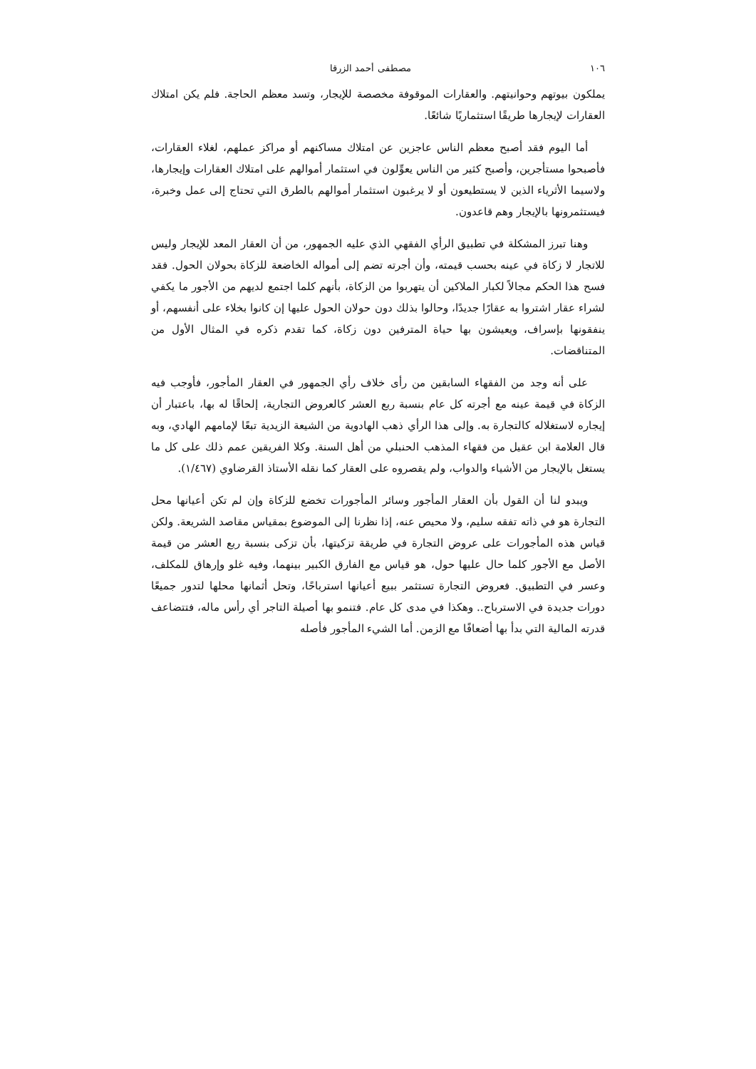١٠٦ مصطفى أحمد الزرقا
يملكون بيوتهم وحوانيتهم. والعقارات الموقوفة مخصصة للإيجار، وتسد معظم الحاجة. فلم يكن امتلاك العقارات لإيجارها طريقًا استثماريًا شائعًا.
أما اليوم فقد أصبح معظم الناس عاجزين عن امتلاك مساكنهم أو مراكز عملهم، لغلاء العقارات، فأصبحوا مستأجرين، وأصبح كثير من الناس يعوِّلون في استثمار أموالهم على امتلاك العقارات وإيجارها، ولاسيما الأثرياء الذين لا يستطيعون أو لا يرغبون استثمار أموالهم بالطرق التي تحتاج إلى عمل وخبرة، فيستثمرونها بالإيجار وهم قاعدون.
وهنا تبرز المشكلة في تطبيق الرأي الفقهي الذي عليه الجمهور، من أن العقار المعد للإيجار وليس للاتجار لا زكاة في عينه بحسب قيمته، وأن أجرته تضم إلى أمواله الخاضعة للزكاة بحولان الحول. فقد فسح هذا الحكم مجالاً لكبار الملاكين أن يتهربوا من الزكاة، بأنهم كلما اجتمع لديهم من الأجور ما يكفي لشراء عقار اشتروا به عقارًا جديدًا، وحالوا بذلك دون حولان الحول عليها إن كانوا بخلاء على أنفسهم، أو ينفقونها بإسراف، ويعيشون بها حياة المترفين دون زكاة، كما تقدم ذكره في المثال الأول من المتناقضات.
على أنه وجد من الفقهاء السابقين من رأى خلاف رأي الجمهور في العقار المأجور، فأوجب فيه الزكاة في قيمة عينه مع أجرته كل عام بنسبة ربع العشر كالعروض التجارية، إلحاقًا له بها، باعتبار أن إيجاره لاستغلاله كالتجارة به. وإلى هذا الرأي ذهب الهادوية من الشيعة الزيدية تبعًا لإمامهم الهادي، وبه قال العلامة ابن عقيل من فقهاء المذهب الحنبلي من أهل السنة. وكلا الفريقين عمم ذلك على كل ما يستغل بالإيجار من الأشياء والدواب، ولم يقصروه على العقار كما نقله الأستاذ القرضاوي (١/٤٦٧).
ويبدو لنا أن القول بأن العقار المأجور وسائر المأجورات تخضع للزكاة وإن لم تكن أعيانها محل التجارة هو في ذاته تفقه سليم، ولا محيص عنه، إذا نظرنا إلى الموضوع بمقياس مقاصد الشريعة. ولكن قياس هذه المأجورات على عروض التجارة في طريقة تزكيتها، بأن تزكى بنسبة ربع العشر من قيمة الأصل مع الأجور كلما حال عليها حول، هو قياس مع الفارق الكبير بينهما، وفيه غلو وإرهاق للمكلف، وعسر في التطبيق. فعروض التجارة تستثمر ببيع أعيانها استرباحًا، وتحل أثمانها محلها لتدور جميعًا دورات جديدة في الاسترباح.. وهكذا في مدى كل عام. فتنمو بها أصيلة التاجر أي رأس ماله، فتتضاعف قدرته المالية التي بدأ بها أضعافًا مع الزمن. أما الشيء المأجور فأصله